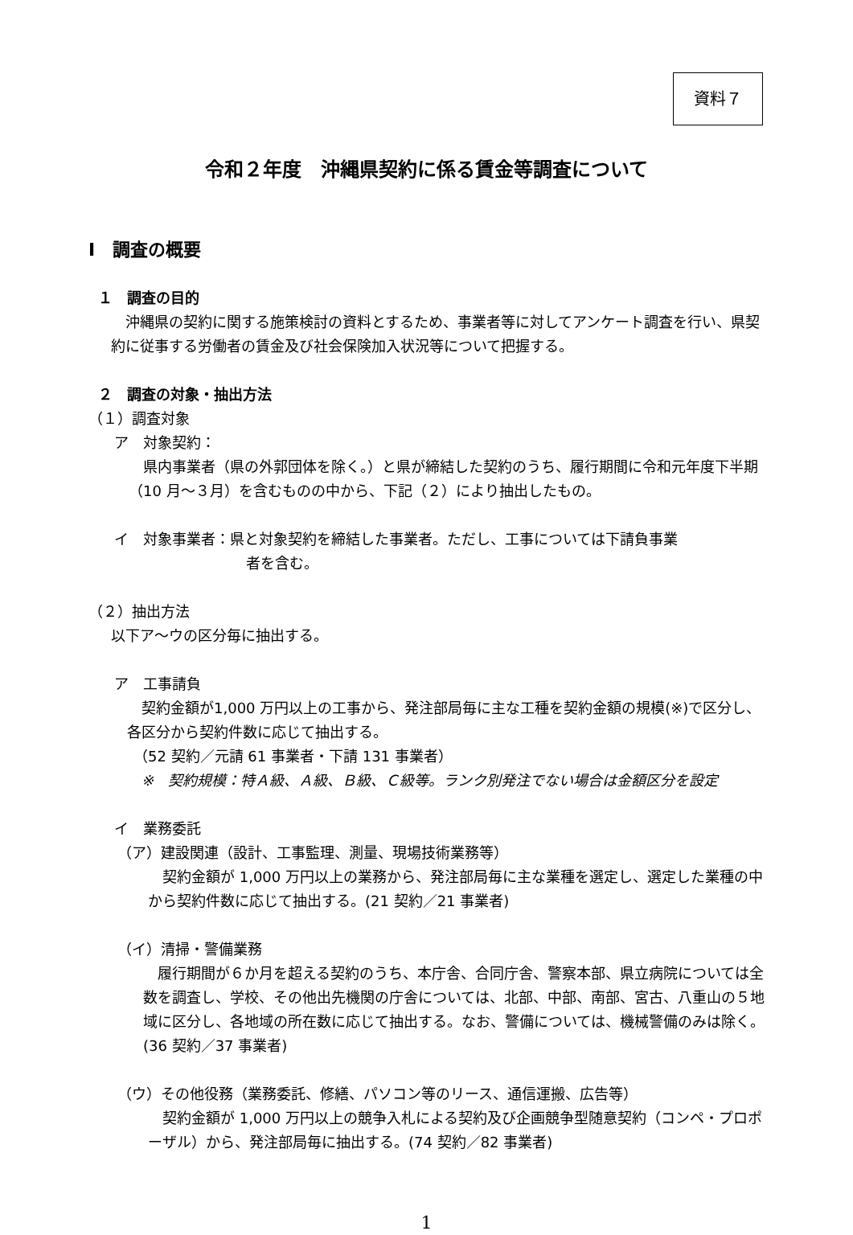資料７
令和２年度　沖縄県契約に係る賃金等調査について
Ⅰ　調査の概要
１　調査の目的
沖縄県の契約に関する施策検討の資料とするため、事業者等に対してアンケート調査を行い、県契約に従事する労働者の賃金及び社会保険加入状況等について把握する。
２　調査の対象・抽出方法
（１）調査対象
ア　対象契約：
県内事業者（県の外郭団体を除く。）と県が締結した契約のうち、履行期間に令和元年度下半期（10 月～３月）を含むものの中から、下記（２）により抽出したもの。
イ　対象事業者：県と対象契約を締結した事業者。ただし、工事については下請負事業
者を含む。
（２）抽出方法
以下ア～ウの区分毎に抽出する。
ア　工事請負
契約金額が1,000 万円以上の工事から、発注部局毎に主な工種を契約金額の規模(※)で区分し、各区分から契約件数に応じて抽出する。
（52 契約／元請 61 事業者・下請 131 事業者）
※　契約規模：特Ａ級、Ａ級、Ｂ級、Ｃ級等。ランク別発注でない場合は金額区分を設定
イ　業務委託
（ア）建設関連（設計、工事監理、測量、現場技術業務等）
契約金額が 1,000 万円以上の業務から、発注部局毎に主な業種を選定し、選定した業種の中から契約件数に応じて抽出する。(21 契約／21 事業者)
（イ）清掃・警備業務
履行期間が６か月を超える契約のうち、本庁舎、合同庁舎、警察本部、県立病院については全数を調査し、学校、その他出先機関の庁舎については、北部、中部、南部、宮古、八重山の５地域に区分し、各地域の所在数に応じて抽出する。なお、警備については、機械警備のみは除く。(36 契約／37 事業者)
（ウ）その他役務（業務委託、修繕、パソコン等のリース、通信運搬、広告等）
契約金額が 1,000 万円以上の競争入札による契約及び企画競争型随意契約（コンペ・プロポーザル）から、発注部局毎に抽出する。(74 契約／82 事業者)
1